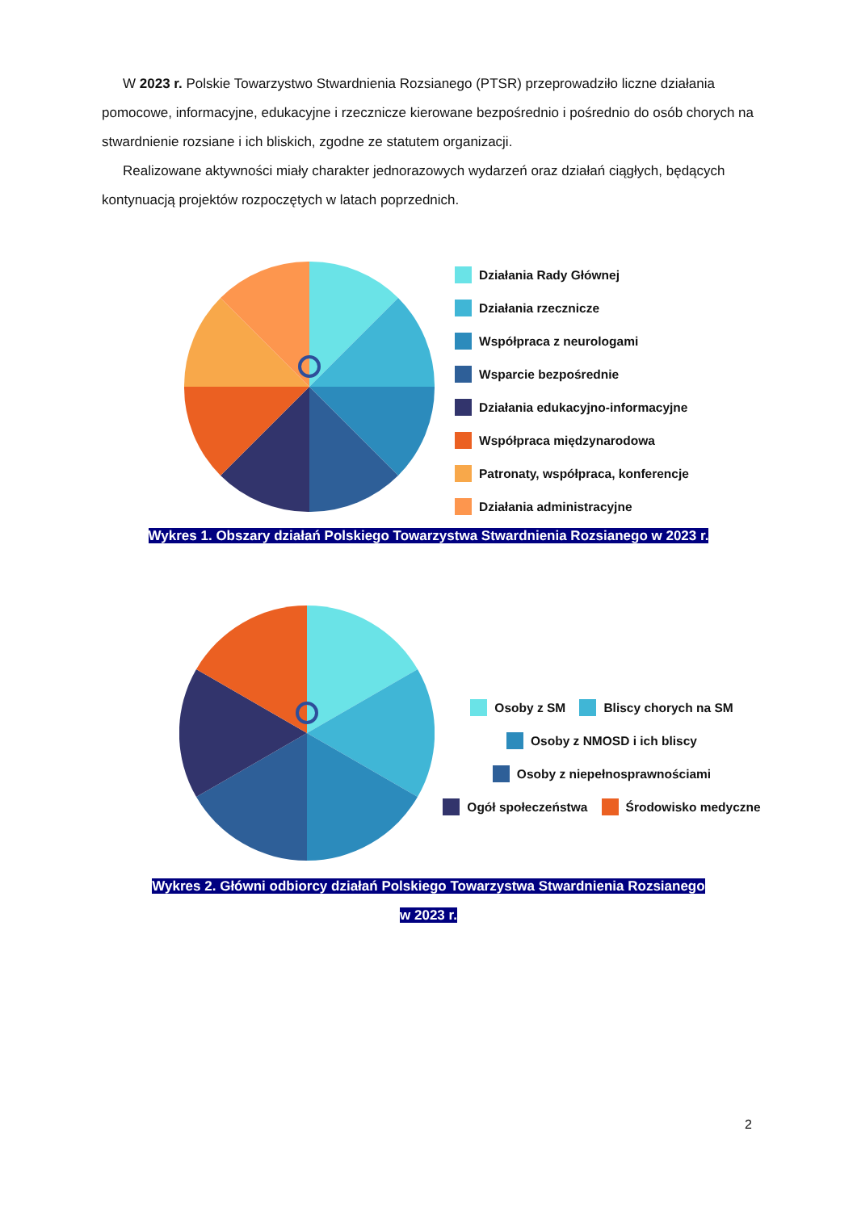W 2023 r. Polskie Towarzystwo Stwardnienia Rozsianego (PTSR) przeprowadziło liczne działania pomocowe, informacyjne, edukacyjne i rzecznicze kierowane bezpośrednio i pośrednio do osób chorych na stwardnienie rozsiane i ich bliskich, zgodne ze statutem organizacji.
Realizowane aktywności miały charakter jednorazowych wydarzeń oraz działań ciągłych, będących kontynuacją projektów rozpoczętych w latach poprzednich.
Działania Rady Głównej
Działania rzecznicze
Współpraca z neurologami
Wsparcie bezpośrednie
Działania edukacyjno-informacyjne
Współpraca międzynarodowa
Patronaty, współpraca, konferencje
Działania administracyjne
Wykres 1. Obszary działań Polskiego Towarzystwa Stwardnienia Rozsianego w 2023 r.
Osoby z SM Bliscy chorych na SM
Osoby z NMOSD i ich bliscy
Osoby z niepełnosprawnościami
Ogół społeczeństwa Środowisko medyczne
Wykres 2. Główni odbiorcy działań Polskiego Towarzystwa Stwardnienia Rozsianego
w 2023 r.
2